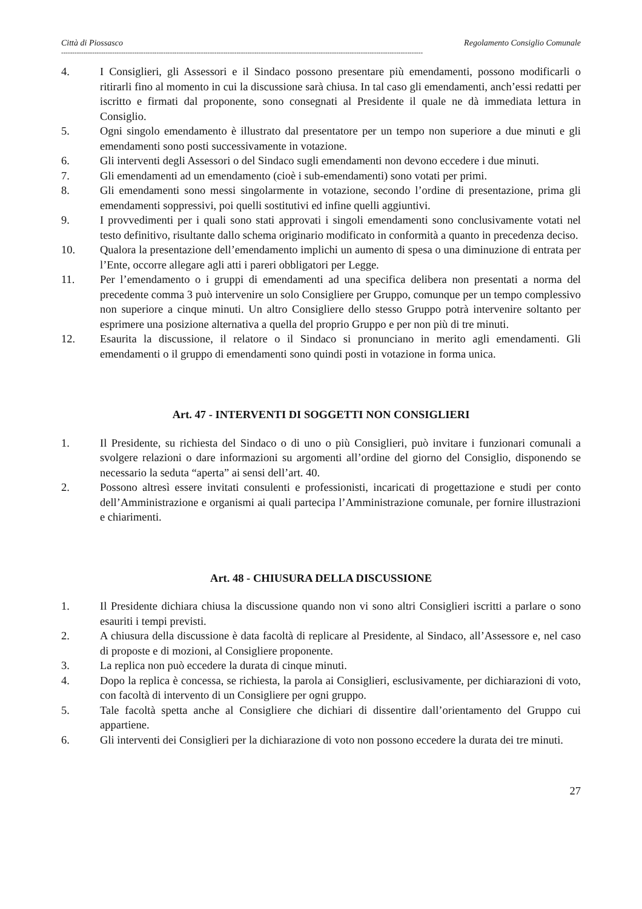Città di Piossasco Regolamento Consiglio Comunale
-------------------------------------------------------------------------------------------------------------------------------------------------------------------
4. I Consiglieri, gli Assessori e il Sindaco possono presentare più emendamenti, possono modificarli o ritirarli fino al momento in cui la discussione sarà chiusa. In tal caso gli emendamenti, anch’essi redatti per iscritto e firmati dal proponente, sono consegnati al Presidente il quale ne dà immediata lettura in Consiglio.
5. Ogni singolo emendamento è illustrato dal presentatore per un tempo non superiore a due minuti e gli emendamenti sono posti successivamente in votazione.
6. Gli interventi degli Assessori o del Sindaco sugli emendamenti non devono eccedere i due minuti.
7. Gli emendamenti ad un emendamento (cioè i sub-emendamenti) sono votati per primi.
8. Gli emendamenti sono messi singolarmente in votazione, secondo l’ordine di presentazione, prima gli emendamenti soppressivi, poi quelli sostitutivi ed infine quelli aggiuntivi.
9. I provvedimenti per i quali sono stati approvati i singoli emendamenti sono conclusivamente votati nel testo definitivo, risultante dallo schema originario modificato in conformità a quanto in precedenza deciso.
10. Qualora la presentazione dell’emendamento implichi un aumento di spesa o una diminuzione di entrata per l’Ente, occorre allegare agli atti i pareri obbligatori per Legge.
11. Per l’emendamento o i gruppi di emendamenti ad una specifica delibera non presentati a norma del precedente comma 3 può intervenire un solo Consigliere per Gruppo, comunque per un tempo complessivo non superiore a cinque minuti. Un altro Consigliere dello stesso Gruppo potrà intervenire soltanto per esprimere una posizione alternativa a quella del proprio Gruppo e per non più di tre minuti.
12. Esaurita la discussione, il relatore o il Sindaco si pronunciano in merito agli emendamenti. Gli emendamenti o il gruppo di emendamenti sono quindi posti in votazione in forma unica.
Art. 47 - INTERVENTI DI SOGGETTI NON CONSIGLIERI
1. Il Presidente, su richiesta del Sindaco o di uno o più Consiglieri, può invitare i funzionari comunali a svolgere relazioni o dare informazioni su argomenti all’ordine del giorno del Consiglio, disponendo se necessario la seduta “aperta” ai sensi dell’art. 40.
2. Possono altresì essere invitati consulenti e professionisti, incaricati di progettazione e studi per conto dell’Amministrazione e organismi ai quali partecipa l’Amministrazione comunale, per fornire illustrazioni e chiarimenti.
Art. 48 - CHIUSURA DELLA DISCUSSIONE
1. Il Presidente dichiara chiusa la discussione quando non vi sono altri Consiglieri iscritti a parlare o sono esauriti i tempi previsti.
2. A chiusura della discussione è data facoltà di replicare al Presidente, al Sindaco, all’Assessore e, nel caso di proposte e di mozioni, al Consigliere proponente.
3. La replica non può eccedere la durata di cinque minuti.
4. Dopo la replica è concessa, se richiesta, la parola ai Consiglieri, esclusivamente, per dichiarazioni di voto, con facoltà di intervento di un Consigliere per ogni gruppo.
5. Tale facoltà spetta anche al Consigliere che dichiari di dissentire dall’orientamento del Gruppo cui appartiene.
6. Gli interventi dei Consiglieri per la dichiarazione di voto non possono eccedere la durata dei tre minuti.
27